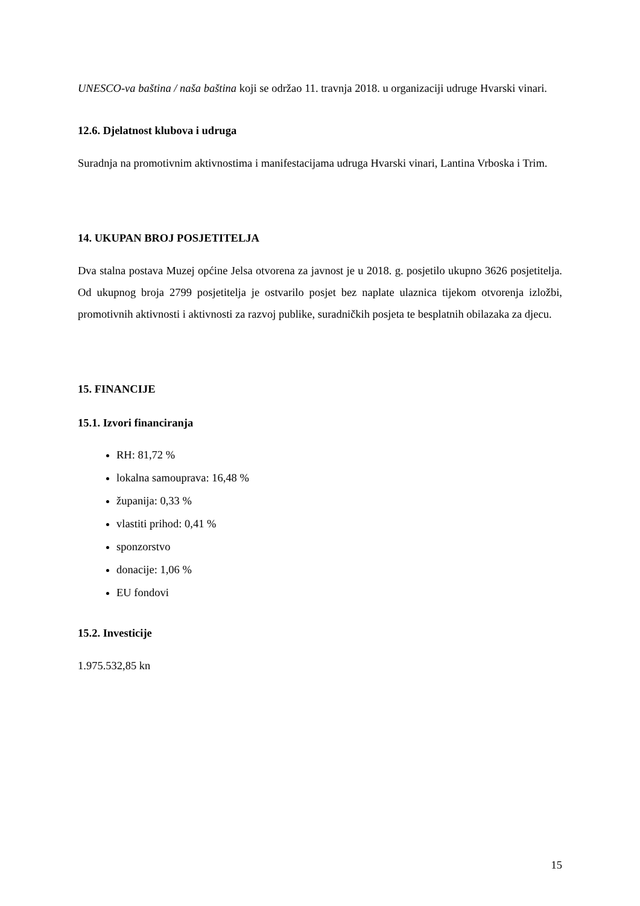UNESCO-va baština / naša baština koji se održao 11. travnja 2018. u organizaciji udruge Hvarski vinari.
12.6. Djelatnost klubova i udruga
Suradnja na promotivnim aktivnostima i manifestacijama udruga Hvarski vinari, Lantina Vrboska i Trim.
14. UKUPAN BROJ POSJETITELJA
Dva stalna postava Muzej općine Jelsa otvorena za javnost je u 2018. g. posjetilo ukupno 3626 posjetitelja. Od ukupnog broja 2799 posjetitelja je ostvarilo posjet bez naplate ulaznica tijekom otvorenja izložbi, promotivnih aktivnosti i aktivnosti za razvoj publike, suradničkih posjeta te besplatnih obilazaka za djecu.
15. FINANCIJE
15.1. Izvori financiranja
RH: 81,72 %
lokalna samouprava: 16,48 %
županija: 0,33 %
vlastiti prihod: 0,41 %
sponzorstvo
donacije: 1,06 %
EU fondovi
15.2. Investicije
1.975.532,85 kn
15